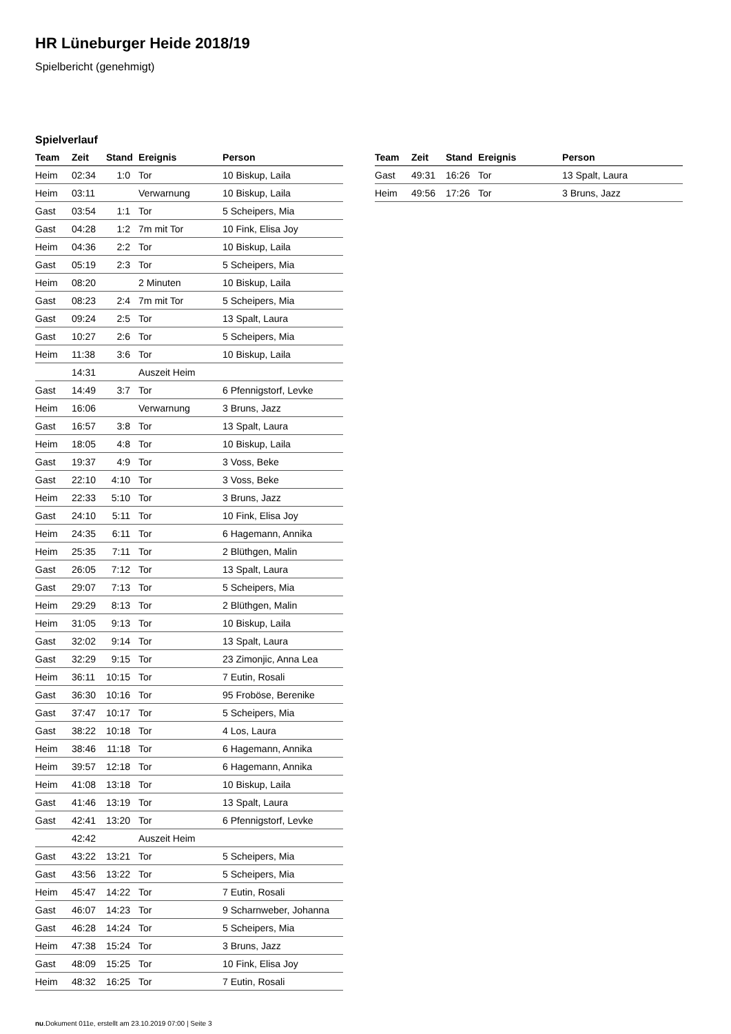HR Lüneburger Heide 2018/19
Spielbericht (genehmigt)
Spielverlauf
| Team | Zeit | Stand | Ereignis | Person |
| --- | --- | --- | --- | --- |
| Heim | 02:34 | 1:0 | Tor | 10 Biskup, Laila |
| Heim | 03:11 | | Verwarnung | 10 Biskup, Laila |
| Gast | 03:54 | 1:1 | Tor | 5 Scheipers, Mia |
| Gast | 04:28 | 1:2 | 7m mit Tor | 10 Fink, Elisa Joy |
| Heim | 04:36 | 2:2 | Tor | 10 Biskup, Laila |
| Gast | 05:19 | 2:3 | Tor | 5 Scheipers, Mia |
| Heim | 08:20 | | 2 Minuten | 10 Biskup, Laila |
| Gast | 08:23 | 2:4 | 7m mit Tor | 5 Scheipers, Mia |
| Gast | 09:24 | 2:5 | Tor | 13 Spalt, Laura |
| Gast | 10:27 | 2:6 | Tor | 5 Scheipers, Mia |
| Heim | 11:38 | 3:6 | Tor | 10 Biskup, Laila |
| | 14:31 | | Auszeit Heim | |
| Gast | 14:49 | 3:7 | Tor | 6 Pfennigstorf, Levke |
| Heim | 16:06 | | Verwarnung | 3 Bruns, Jazz |
| Gast | 16:57 | 3:8 | Tor | 13 Spalt, Laura |
| Heim | 18:05 | 4:8 | Tor | 10 Biskup, Laila |
| Gast | 19:37 | 4:9 | Tor | 3 Voss, Beke |
| Gast | 22:10 | 4:10 | Tor | 3 Voss, Beke |
| Heim | 22:33 | 5:10 | Tor | 3 Bruns, Jazz |
| Gast | 24:10 | 5:11 | Tor | 10 Fink, Elisa Joy |
| Heim | 24:35 | 6:11 | Tor | 6 Hagemann, Annika |
| Heim | 25:35 | 7:11 | Tor | 2 Blüthgen, Malin |
| Gast | 26:05 | 7:12 | Tor | 13 Spalt, Laura |
| Gast | 29:07 | 7:13 | Tor | 5 Scheipers, Mia |
| Heim | 29:29 | 8:13 | Tor | 2 Blüthgen, Malin |
| Heim | 31:05 | 9:13 | Tor | 10 Biskup, Laila |
| Gast | 32:02 | 9:14 | Tor | 13 Spalt, Laura |
| Gast | 32:29 | 9:15 | Tor | 23 Zimonjic, Anna Lea |
| Heim | 36:11 | 10:15 | Tor | 7 Eutin, Rosali |
| Gast | 36:30 | 10:16 | Tor | 95 Froböse, Berenike |
| Gast | 37:47 | 10:17 | Tor | 5 Scheipers, Mia |
| Gast | 38:22 | 10:18 | Tor | 4 Los, Laura |
| Heim | 38:46 | 11:18 | Tor | 6 Hagemann, Annika |
| Heim | 39:57 | 12:18 | Tor | 6 Hagemann, Annika |
| Heim | 41:08 | 13:18 | Tor | 10 Biskup, Laila |
| Gast | 41:46 | 13:19 | Tor | 13 Spalt, Laura |
| Gast | 42:41 | 13:20 | Tor | 6 Pfennigstorf, Levke |
| | 42:42 | | Auszeit Heim | |
| Gast | 43:22 | 13:21 | Tor | 5 Scheipers, Mia |
| Gast | 43:56 | 13:22 | Tor | 5 Scheipers, Mia |
| Heim | 45:47 | 14:22 | Tor | 7 Eutin, Rosali |
| Gast | 46:07 | 14:23 | Tor | 9 Scharnweber, Johanna |
| Gast | 46:28 | 14:24 | Tor | 5 Scheipers, Mia |
| Heim | 47:38 | 15:24 | Tor | 3 Bruns, Jazz |
| Gast | 48:09 | 15:25 | Tor | 10 Fink, Elisa Joy |
| Heim | 48:32 | 16:25 | Tor | 7 Eutin, Rosali |
| Team | Zeit | Stand | Ereignis | Person |
| --- | --- | --- | --- | --- |
| Gast | 49:31 | 16:26 | Tor | 13 Spalt, Laura |
| Heim | 49:56 | 17:26 | Tor | 3 Bruns, Jazz |
nu.Dokument 011e, erstellt am 23.10.2019 07:00 | Seite 3